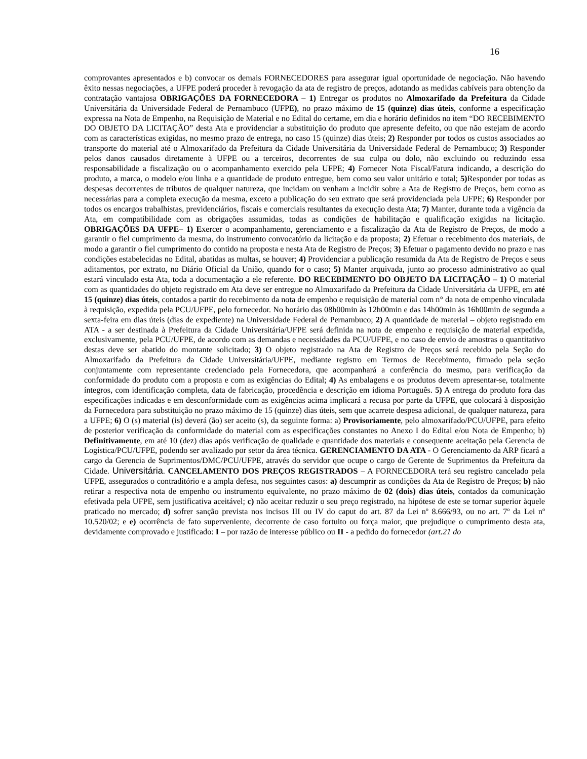16
comprovantes apresentados e b) convocar os demais FORNECEDORES para assegurar igual oportunidade de negociação. Não havendo êxito nessas negociações, a UFPE poderá proceder à revogação da ata de registro de preços, adotando as medidas cabíveis para obtenção da contratação vantajosa OBRIGAÇÕES DA FORNECEDORA – 1) Entregar os produtos no Almoxarifado da Prefeitura da Cidade Universitária da Universidade Federal de Pernambuco (UFPE), no prazo máximo de 15 (quinze) dias úteis, conforme a especificação expressa na Nota de Empenho, na Requisição de Material e no Edital do certame, em dia e horário definidos no item “DO RECEBIMENTO DO OBJETO DA LICITAÇÃO” desta Ata e providenciar a substituição do produto que apresente defeito, ou que não estejam de acordo com as características exigidas, no mesmo prazo de entrega, no caso 15 (quinze) dias úteis; 2) Responder por todos os custos associados ao transporte do material até o Almoxarifado da Prefeitura da Cidade Universitária da Universidade Federal de Pernambuco; 3) Responder pelos danos causados diretamente à UFPE ou a terceiros, decorrentes de sua culpa ou dolo, não excluindo ou reduzindo essa responsabilidade a fiscalização ou o acompanhamento exercido pela UFPE; 4) Fornecer Nota Fiscal/Fatura indicando, a descrição do produto, a marca, o modelo e/ou linha e a quantidade de produto entregue, bem como seu valor unitário e total; 5) Responder por todas as despesas decorrentes de tributos de qualquer natureza, que incidam ou venham a incidir sobre a Ata de Registro de Preços, bem como as necessárias para a completa execução da mesma, exceto a publicação do seu extrato que será providenciada pela UFPE; 6) Responder por todos os encargos trabalhistas, previdenciários, fiscais e comerciais resultantes da execução desta Ata; 7) Manter, durante toda a vigência da Ata, em compatibilidade com as obrigações assumidas, todas as condições de habilitação e qualificação exigidas na licitação. OBRIGAÇÕES DA UFPE– 1) Exercer o acompanhamento, gerenciamento e a fiscalização da Ata de Registro de Preços, de modo a garantir o fiel cumprimento da mesma, do instrumento convocatório da licitação e da proposta; 2) Efetuar o recebimento dos materiais, de modo a garantir o fiel cumprimento do contido na proposta e nesta Ata de Registro de Preços; 3) Efetuar o pagamento devido no prazo e nas condições estabelecidas no Edital, abatidas as multas, se houver; 4) Providenciar a publicação resumida da Ata de Registro de Preços e seus aditamentos, por extrato, no Diário Oficial da União, quando for o caso; 5) Manter arquivada, junto ao processo administrativo ao qual estará vinculado esta Ata, toda a documentação a ele referente. DO RECEBIMENTO DO OBJETO DA LICITAÇÃO – 1) O material com as quantidades do objeto registrado em Ata deve ser entregue no Almoxarifado da Prefeitura da Cidade Universitária da UFPE, em até 15 (quinze) dias úteis, contados a partir do recebimento da nota de empenho e requisição de material com n° da nota de empenho vinculada à requisição, expedida pela PCU/UFPE, pelo fornecedor. No horário das 08h00min às 12h00min e das 14h00min às 16h00min de segunda a sexta-feira em dias úteis (dias de expediente) na Universidade Federal de Pernambuco; 2) A quantidade de material – objeto registrado em ATA - a ser destinada à Prefeitura da Cidade Universitária/UFPE será definida na nota de empenho e requisição de material expedida, exclusivamente, pela PCU/UFPE, de acordo com as demandas e necessidades da PCU/UFPE, e no caso de envio de amostras o quantitativo destas deve ser abatido do montante solicitado; 3) O objeto registrado na Ata de Registro de Preços será recebido pela Seção do Almoxarifado da Prefeitura da Cidade Universitária/UFPE, mediante registro em Termos de Recebimento, firmado pela seção conjuntamente com representante credenciado pela Fornecedora, que acompanhará a conferência do mesmo, para verificação da conformidade do produto com a proposta e com as exigências do Edital; 4) As embalagens e os produtos devem apresentar-se, totalmente íntegros, com identificação completa, data de fabricação, procedência e descrição em idioma Português. 5) A entrega do produto fora das especificações indicadas e em desconformidade com as exigências acima implicará a recusa por parte da UFPE, que colocará à disposição da Fornecedora para substituição no prazo máximo de 15 (quinze) dias úteis, sem que acarrete despesa adicional, de qualquer natureza, para a UFPE; 6) O (s) material (is) deverá (ão) ser aceito (s), da seguinte forma: a) Provisoriamente, pelo almoxarifado/PCU/UFPE, para efeito de posterior verificação da conformidade do material com as especificações constantes no Anexo I do Edital e/ou Nota de Empenho; b) Definitivamente, em até 10 (dez) dias após verificação de qualidade e quantidade dos materiais e consequente aceitação pela Gerencia de Logística/PCU/UFPE, podendo ser avalizado por setor da área técnica. GERENCIAMENTO DA ATA - O Gerenciamento da ARP ficará a cargo da Gerencia de Suprimentos/DMC/PCU/UFPE, através do servidor que ocupe o cargo de Gerente de Suprimentos da Prefeitura da Cidade. Universitária. CANCELAMENTO DOS PREÇOS REGISTRADOS – A FORNECEDORA terá seu registro cancelado pela UFPE, assegurados o contraditório e a ampla defesa, nos seguintes casos: a) descumprir as condições da Ata de Registro de Preços; b) não retirar a respectiva nota de empenho ou instrumento equivalente, no prazo máximo de 02 (dois) dias úteis, contados da comunicação efetivada pela UFPE, sem justificativa aceitável; c) não aceitar reduzir o seu preço registrado, na hipótese de este se tornar superior àquele praticado no mercado; d) sofrer sanção prevista nos incisos III ou IV do caput do art. 87 da Lei nº 8.666/93, ou no art. 7º da Lei nº 10.520/02; e e) ocorrência de fato superveniente, decorrente de caso fortuito ou força maior, que prejudique o cumprimento desta ata, devidamente comprovado e justificado: I – por razão de interesse público ou II - a pedido do fornecedor (art.21 do